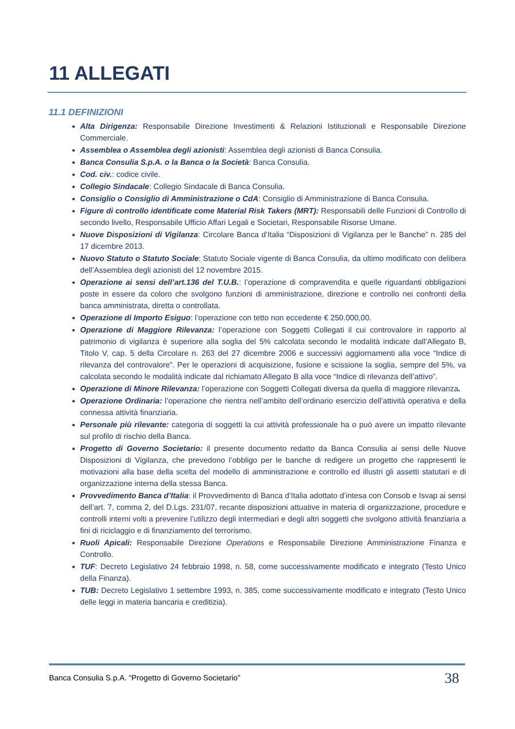11 ALLEGATI
11.1 DEFINIZIONI
Alta Dirigenza: Responsabile Direzione Investimenti & Relazioni Istituzionali e Responsabile Direzione Commerciale.
Assemblea o Assemblea degli azionisti: Assemblea degli azionisti di Banca Consulia.
Banca Consulia S.p.A. o la Banca o la Società: Banca Consulia.
Cod. civ.: codice civile.
Collegio Sindacale: Collegio Sindacale di Banca Consulia.
Consiglio o Consiglio di Amministrazione o CdA: Consiglio di Amministrazione di Banca Consulia.
Figure di controllo identificate come Material Risk Takers (MRT): Responsabili delle Funzioni di Controllo di secondo livello, Responsabile Ufficio Affari Legali e Societari, Responsabile Risorse Umane.
Nuove Disposizioni di Vigilanza: Circolare Banca d’Italia “Disposizioni di Vigilanza per le Banche” n. 285 del 17 dicembre 2013.
Nuovo Statuto o Statuto Sociale: Statuto Sociale vigente di Banca Consulia, da ultimo modificato con delibera dell’Assemblea degli azionisti del 12 novembre 2015.
Operazione ai sensi dell’art.136 del T.U.B.: l’operazione di compravendita e quelle riguardanti obbligazioni poste in essere da coloro che svolgono funzioni di amministrazione, direzione e controllo nei confronti della banca amministrata, diretta o controllata.
Operazione di Importo Esiguo: l’operazione con tetto non eccedente € 250.000,00.
Operazione di Maggiore Rilevanza: l’operazione con Soggetti Collegati il cui controvalore in rapporto al patrimonio di vigilanza è superiore alla soglia del 5% calcolata secondo le modalità indicate dall’Allegato B, Titolo V, cap. 5 della Circolare n. 263 del 27 dicembre 2006 e successivi aggiornamenti alla voce “Indice di rilevanza del controvalore”. Per le operazioni di acquisizione, fusione e scissione la soglia, sempre del 5%, va calcolata secondo le modalità indicate dal richiamato Allegato B alla voce “Indice di rilevanza dell’attivo”.
Operazione di Minore Rilevanza: l’operazione con Soggetti Collegati diversa da quella di maggiore rilevanza.
Operazione Ordinaria: l’operazione che rientra nell’ambito dell’ordinario esercizio dell’attività operativa e della connessa attività finanziaria.
Personale più rilevante: categoria di soggetti la cui attività professionale ha o può avere un impatto rilevante sul profilo di rischio della Banca.
Progetto di Governo Societario: il presente documento redatto da Banca Consulia ai sensi delle Nuove Disposizioni di Vigilanza, che prevedono l’obbligo per le banche di redigere un progetto che rappresenti le motivazioni alla base della scelta del modello di amministrazione e controllo ed illustri gli assetti statutari e di organizzazione interna della stessa Banca.
Provvedimento Banca d’Italia: il Provvedimento di Banca d’Italia adottato d’intesa con Consob e Isvap ai sensi dell’art. 7, comma 2, del D.Lgs. 231/07, recante disposizioni attuative in materia di organizzazione, procedure e controlli interni volti a prevenire l’utilizzo degli intermediari e degli altri soggetti che svolgono attività finanziaria a fini di riciclaggio e di finanziamento del terrorismo.
Ruoli Apicali: Responsabile Direzione Operations e Responsabile Direzione Amministrazione Finanza e Controllo.
TUF: Decreto Legislativo 24 febbraio 1998, n. 58, come successivamente modificato e integrato (Testo Unico della Finanza).
TUB: Decreto Legislativo 1 settembre 1993, n. 385, come successivamente modificato e integrato (Testo Unico delle leggi in materia bancaria e creditizia).
Banca Consulia S.p.A. “Progetto di Governo Societario” 38